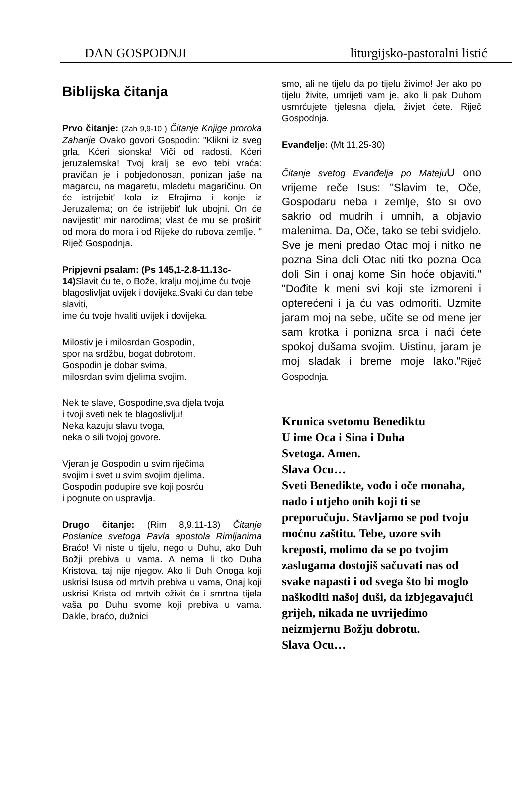DAN GOSPODNJI liturgijsko-pastoralni listić
Biblijska čitanja
Prvo čitanje: (Zah 9,9-10 ) Čitanje Knjige proroka Zaharije Ovako govori Gospodin: "Klikni iz sveg grla, Kćeri sionska! Viči od radosti, Kćeri jeruzalemska! Tvoj kralj se evo tebi vraća: pravičan je i pobjedonosan, ponizan jaše na magarcu, na magaretu, mladetu magaričinu. On će istrijebit' kola iz Efrajima i konje iz Jeruzalema; on će istrijebit' luk ubojni. On će navijestit' mir narodima; vlast će mu se proširit' od mora do mora i od Rijeke do rubova zemlje. " Riječ Gospodnja.
Pripjevni psalam: (Ps 145,1-2.8-11.13c-14) Slavit ću te, o Bože, kralju moj,ime ću tvoje blagoslivljat uvijek i dovijeka.Svaki ću dan tebe slaviti,
ime ću tvoje hvaliti uvijek i dovijeka.
Milostiv je i milosrdan Gospodin,
spor na srdžbu, bogat dobrotom.
Gospodin je dobar svima,
milosrdan svim djelima svojim.
Nek te slave, Gospodine,sva djela tvoja
i tvoji sveti nek te blagoslivlju!
Neka kazuju slavu tvoga,
neka o sili tvojoj govore.
Vjeran je Gospodin u svim riječima
svojim i svet u svim svojim djelima.
Gospodin podupire sve koji posrću
i pognute on uspravlja.
Drugo čitanje: (Rim 8,9.11-13) Čitanje Poslanice svetoga Pavla apostola Rimljanima Braćo! Vi niste u tijelu, nego u Duhu, ako Duh Božji prebiva u vama. A nema li tko Duha Kristova, taj nije njegov. Ako li Duh Onoga koji uskrisi Isusa od mrtvih prebiva u vama, Onaj koji uskrisi Krista od mrtvih oživit će i smrtna tijela vaša po Duhu svome koji prebiva u vama. Dakle, braćo, dužnici
smo, ali ne tijelu da po tijelu živimo! Jer ako po tijelu živite, umrijeti vam je, ako li pak Duhom usmrćujete tjelesna djela, živjet ćete. Riječ Gospodnja.
Evanđelje: (Mt 11,25-30)
Čitanje svetog Evanđelja po Mateju U ono vrijeme reče Isus: "Slavim te, Oče, Gospodaru neba i zemlje, što si ovo sakrio od mudrih i umnih, a objavio malenima. Da, Oče, tako se tebi svidjelo. Sve je meni predao Otac moj i nitko ne pozna Sina doli Otac niti tko pozna Oca doli Sin i onaj kome Sin hoće objaviti." "Dođite k meni svi koji ste izmoreni i opterećeni i ja ću vas odmoriti. Uzmite jaram moj na sebe, učite se od mene jer sam krotka i ponizna srca i naći ćete spokoj dušama svojim. Uistinu, jaram je moj sladak i breme moje lako."Riječ Gospodnja.
Krunica svetomu Benediktu
U ime Oca i Sina i Duha
Svetoga. Amen.
Slava Ocu…
Sveti Benedikte, vođo i oče monaha, nado i utjeho onih koji ti se preporučuju. Stavljamo se pod tvoju moćnu zaštitu. Tebe, uzore svih kreposti, molimo da se po tvojim zaslugama dostojiš sačuvati nas od svake napasti i od svega što bi moglo naškoditi našoj duši, da izbjegavajući grijeh, nikada ne uvrijedimo neizmjernu Božju dobrotu.
Slava Ocu…